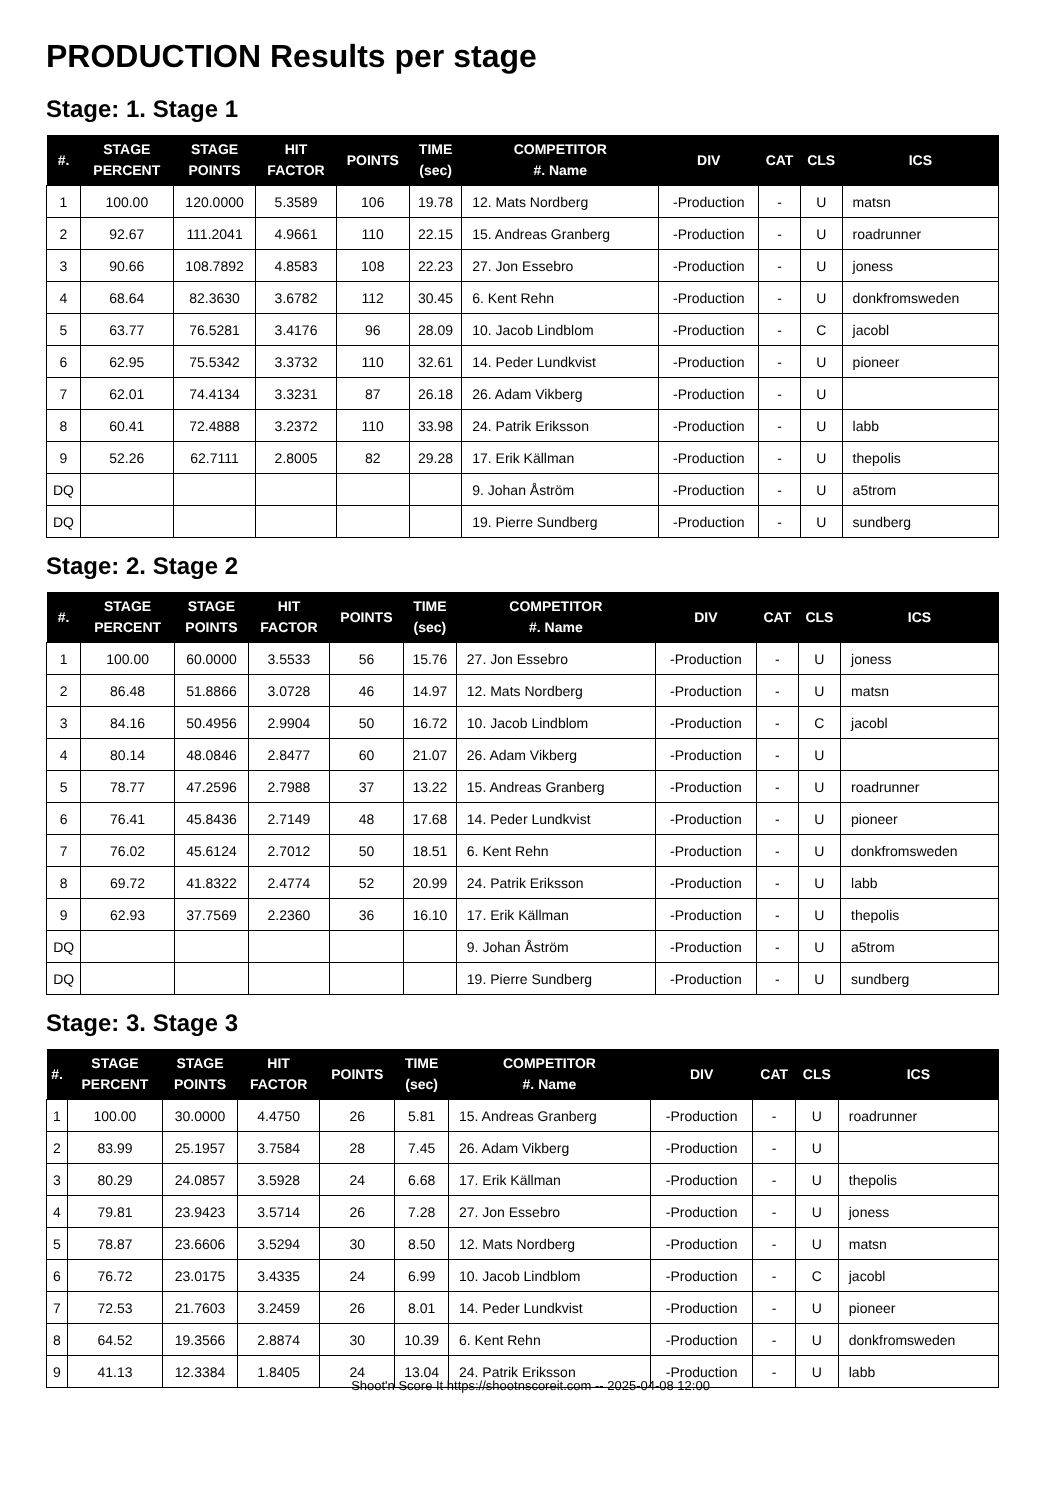PRODUCTION Results per stage
Stage: 1. Stage 1
| #. | STAGE PERCENT | STAGE POINTS | HIT FACTOR | POINTS | TIME (sec) | COMPETITOR #. Name | DIV | CAT | CLS | ICS |
| --- | --- | --- | --- | --- | --- | --- | --- | --- | --- | --- |
| 1 | 100.00 | 120.0000 | 5.3589 | 106 | 19.78 | 12. Mats Nordberg | -Production | - | U | matsn |
| 2 | 92.67 | 111.2041 | 4.9661 | 110 | 22.15 | 15. Andreas Granberg | -Production | - | U | roadrunner |
| 3 | 90.66 | 108.7892 | 4.8583 | 108 | 22.23 | 27. Jon Essebro | -Production | - | U | joness |
| 4 | 68.64 | 82.3630 | 3.6782 | 112 | 30.45 | 6. Kent Rehn | -Production | - | U | donkfromsweden |
| 5 | 63.77 | 76.5281 | 3.4176 | 96 | 28.09 | 10. Jacob Lindblom | -Production | - | C | jacobl |
| 6 | 62.95 | 75.5342 | 3.3732 | 110 | 32.61 | 14. Peder Lundkvist | -Production | - | U | pioneer |
| 7 | 62.01 | 74.4134 | 3.3231 | 87 | 26.18 | 26. Adam Vikberg | -Production | - | U | |
| 8 | 60.41 | 72.4888 | 3.2372 | 110 | 33.98 | 24. Patrik Eriksson | -Production | - | U | labb |
| 9 | 52.26 | 62.7111 | 2.8005 | 82 | 29.28 | 17. Erik Källman | -Production | - | U | thepolis |
| DQ | | | | | | 9. Johan Åström | -Production | - | U | a5trom |
| DQ | | | | | | 19. Pierre Sundberg | -Production | - | U | sundberg |
Stage: 2. Stage 2
| #. | STAGE PERCENT | STAGE POINTS | HIT FACTOR | POINTS | TIME (sec) | COMPETITOR #. Name | DIV | CAT | CLS | ICS |
| --- | --- | --- | --- | --- | --- | --- | --- | --- | --- | --- |
| 1 | 100.00 | 60.0000 | 3.5533 | 56 | 15.76 | 27. Jon Essebro | -Production | - | U | joness |
| 2 | 86.48 | 51.8866 | 3.0728 | 46 | 14.97 | 12. Mats Nordberg | -Production | - | U | matsn |
| 3 | 84.16 | 50.4956 | 2.9904 | 50 | 16.72 | 10. Jacob Lindblom | -Production | - | C | jacobl |
| 4 | 80.14 | 48.0846 | 2.8477 | 60 | 21.07 | 26. Adam Vikberg | -Production | - | U | |
| 5 | 78.77 | 47.2596 | 2.7988 | 37 | 13.22 | 15. Andreas Granberg | -Production | - | U | roadrunner |
| 6 | 76.41 | 45.8436 | 2.7149 | 48 | 17.68 | 14. Peder Lundkvist | -Production | - | U | pioneer |
| 7 | 76.02 | 45.6124 | 2.7012 | 50 | 18.51 | 6. Kent Rehn | -Production | - | U | donkfromsweden |
| 8 | 69.72 | 41.8322 | 2.4774 | 52 | 20.99 | 24. Patrik Eriksson | -Production | - | U | labb |
| 9 | 62.93 | 37.7569 | 2.2360 | 36 | 16.10 | 17. Erik Källman | -Production | - | U | thepolis |
| DQ | | | | | | 9. Johan Åström | -Production | - | U | a5trom |
| DQ | | | | | | 19. Pierre Sundberg | -Production | - | U | sundberg |
Stage: 3. Stage 3
| #. | STAGE PERCENT | STAGE POINTS | HIT FACTOR | POINTS | TIME (sec) | COMPETITOR #. Name | DIV | CAT | CLS | ICS |
| --- | --- | --- | --- | --- | --- | --- | --- | --- | --- | --- |
| 1 | 100.00 | 30.0000 | 4.4750 | 26 | 5.81 | 15. Andreas Granberg | -Production | - | U | roadrunner |
| 2 | 83.99 | 25.1957 | 3.7584 | 28 | 7.45 | 26. Adam Vikberg | -Production | - | U | |
| 3 | 80.29 | 24.0857 | 3.5928 | 24 | 6.68 | 17. Erik Källman | -Production | - | U | thepolis |
| 4 | 79.81 | 23.9423 | 3.5714 | 26 | 7.28 | 27. Jon Essebro | -Production | - | U | joness |
| 5 | 78.87 | 23.6606 | 3.5294 | 30 | 8.50 | 12. Mats Nordberg | -Production | - | U | matsn |
| 6 | 76.72 | 23.0175 | 3.4335 | 24 | 6.99 | 10. Jacob Lindblom | -Production | - | C | jacobl |
| 7 | 72.53 | 21.7603 | 3.2459 | 26 | 8.01 | 14. Peder Lundkvist | -Production | - | U | pioneer |
| 8 | 64.52 | 19.3566 | 2.8874 | 30 | 10.39 | 6. Kent Rehn | -Production | - | U | donkfromsweden |
| 9 | 41.13 | 12.3384 | 1.8405 | 24 | 13.04 | 24. Patrik Eriksson | -Production | - | U | labb |
Shoot'n Score It https://shootnscoreit.com -- 2025-04-08 12:00